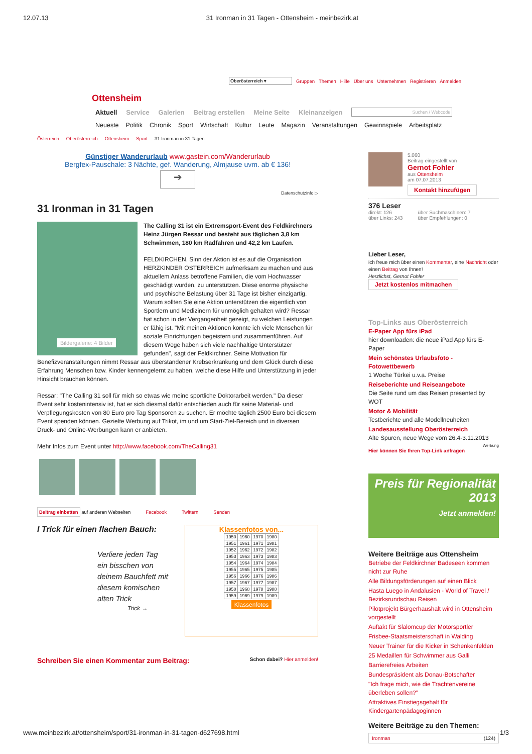12.07.13 31 Ironman in 31 Tagen - Ottensheim - meinbezirk.at
Oberösterreich ▾ Gruppen Themen Hilfe Über uns Unternehmen Registrieren Anmelden
Ottensheim
Aktuell Service Galerien Beitrag erstellen Meine Seite Kleinanzeigen Suchen / Webcode
Neueste Politik Chronik Sport Wirtschaft Kultur Leute Magazin Veranstaltungen Gewinnspiele Arbeitsplatz
Österreich Oberösterreich Ottensheim Sport 31 Ironman in 31 Tagen
Günstiger Wanderurlaub www.gastein.com/Wanderurlaub
Bergfex-Pauschale: 3 Nächte, gef. Wanderung, Almjause uvm. ab € 136!
➔
Datenschutzinfo ▷
31 Ironman in 31 Tagen
Bildergalerie: 4 Bilder
The Calling 31 ist ein Extremsport-Event des Feldkirchners Heinz Jürgen Ressar und besteht aus täglichen 3,8 km Schwimmen, 180 km Radfahren und 42,2 km Laufen.
FELDKIRCHEN. Sinn der Aktion ist es auf die Organisation HERZKINDER ÖSTERREICH aufmerksam zu machen und aus aktuellem Anlass betroffene Familien, die vom Hochwasser geschädigt wurden, zu unterstützen. Diese enorme physische und psychische Belastung über 31 Tage ist bisher einzigartig. Warum sollten Sie eine Aktion unterstützen die eigentlich von Sportlern und Medizinern für unmöglich gehalten wird? Ressar hat schon in der Vergangenheit gezeigt, zu welchen Leistungen er fähig ist. "Mit meinen Aktionen konnte ich viele Menschen für soziale Einrichtungen begeistern und zusammenführen. Auf diesem Wege haben sich viele nachhaltige Unterstützer gefunden", sagt der Feldkirchner. Seine Motivation für Benefizveranstaltungen nimmt Ressar aus überstandener Krebserkrankung und dem Glück durch diese Erfahrung Menschen bzw. Kinder kennengelernt zu haben, welche diese Hilfe und Unterstützung in jeder Hinsicht brauchen können.
Ressar: "The Calling 31 soll für mich so etwas wie meine sportliche Doktorarbeit werden." Da dieser Event sehr kostenintensiv ist, hat er sich diesmal dafür entschieden auch für seine Material- und Verpflegungskosten von 80 Euro pro Tag Sponsoren zu suchen. Er möchte täglich 2500 Euro bei diesem Event spenden können. Gezielte Werbung auf Trikot, im und um Start-Ziel-Bereich und in diversen Druck- und Online-Werbungen kann er anbieten.
Mehr Infos zum Event unter http://www.facebook.com/TheCalling31
Beitrag einbetten auf anderen Webseiten Facebook Twittern Senden
I Trick für einen flachen Bauch:
Verliere jeden Tag ein bisschen von deinem Bauchfett mit diesem komischen alten Trick
Trick →
Klassenfotos von...
| 1950 | 1960 | 1970 | 1980 |
| 1951 | 1961 | 1971 | 1981 |
| 1952 | 1962 | 1972 | 1982 |
| 1953 | 1963 | 1973 | 1983 |
| 1954 | 1964 | 1974 | 1984 |
| 1955 | 1965 | 1975 | 1985 |
| 1956 | 1966 | 1976 | 1986 |
| 1957 | 1967 | 1977 | 1987 |
| 1958 | 1968 | 1978 | 1988 |
| 1959 | 1969 | 1979 | 1989 |
Klassenfotos
Schreiben Sie einen Kommentar zum Beitrag: Schon dabei? Hier anmelden!
5.060
Beitrag eingestellt von
Gernot Fohler
aus Ottensheim
am 07.07.2013
Kontakt hinzufügen
376 Leser
direkt: 126
über Links: 243 über Suchmaschinen: 7
über Empfehlungen: 0
Lieber Leser,
ich freue mich über einen Kommentar, eine Nachricht oder einen Beitrag von Ihnen!
Herzlichst, Gernot Fohler
Jetzt kostenlos mitmachen
Top-Links aus Oberösterreich
E-Paper App fürs iPad
hier downloaden: die neue iPad App fürs E-Paper
Mein schönstes Urlaubsfoto - Fotowettbewerb
1 Woche Türkei u.v.a. Preise
Reiseberichte und Reiseangebote
Die Seite rund um das Reisen presented by WOT
Motor & Mobilität
Testberichte und alle Modellneuheiten
Landesausstellung Oberösterreich
Alte Spuren, neue Wege vom 26.4-3.11.2013
Werbung
Hier können Sie Ihren Top-Link anfragen
Preis für Regionalität
2013
Jetzt anmelden!
Weitere Beiträge aus Ottensheim
Betriebe der Feldkirchner Badeseen kommen nicht zur Ruhe
Alle Bildungsförderungen auf einen Blick
Hasta Luego in Andalusien - World of Travel / Bezirksrundschau Reisen
Pilotprojekt Bürgerhaushalt wird in Ottensheim vorgestellt
Auftakt für Slalomcup der Motorsportler
Frisbee-Staatsmeisterschaft in Walding
Neuer Trainer für die Kicker in Schenkenfelden
25 Medaillen für Schwimmer aus Galli
Barrierefreies Arbeiten
Bundespräsident als Donau-Botschafter
"Ich frage mich, wie die Trachtenvereine überleben sollen?"
Attraktives Einstiegsgehalt für Kindergartenpädagoginnen
Weitere Beiträge zu den Themen:
Ironman (124)
www.meinbezirk.at/ottensheim/sport/31-ironman-in-31-tagen-d627698.html 1/3